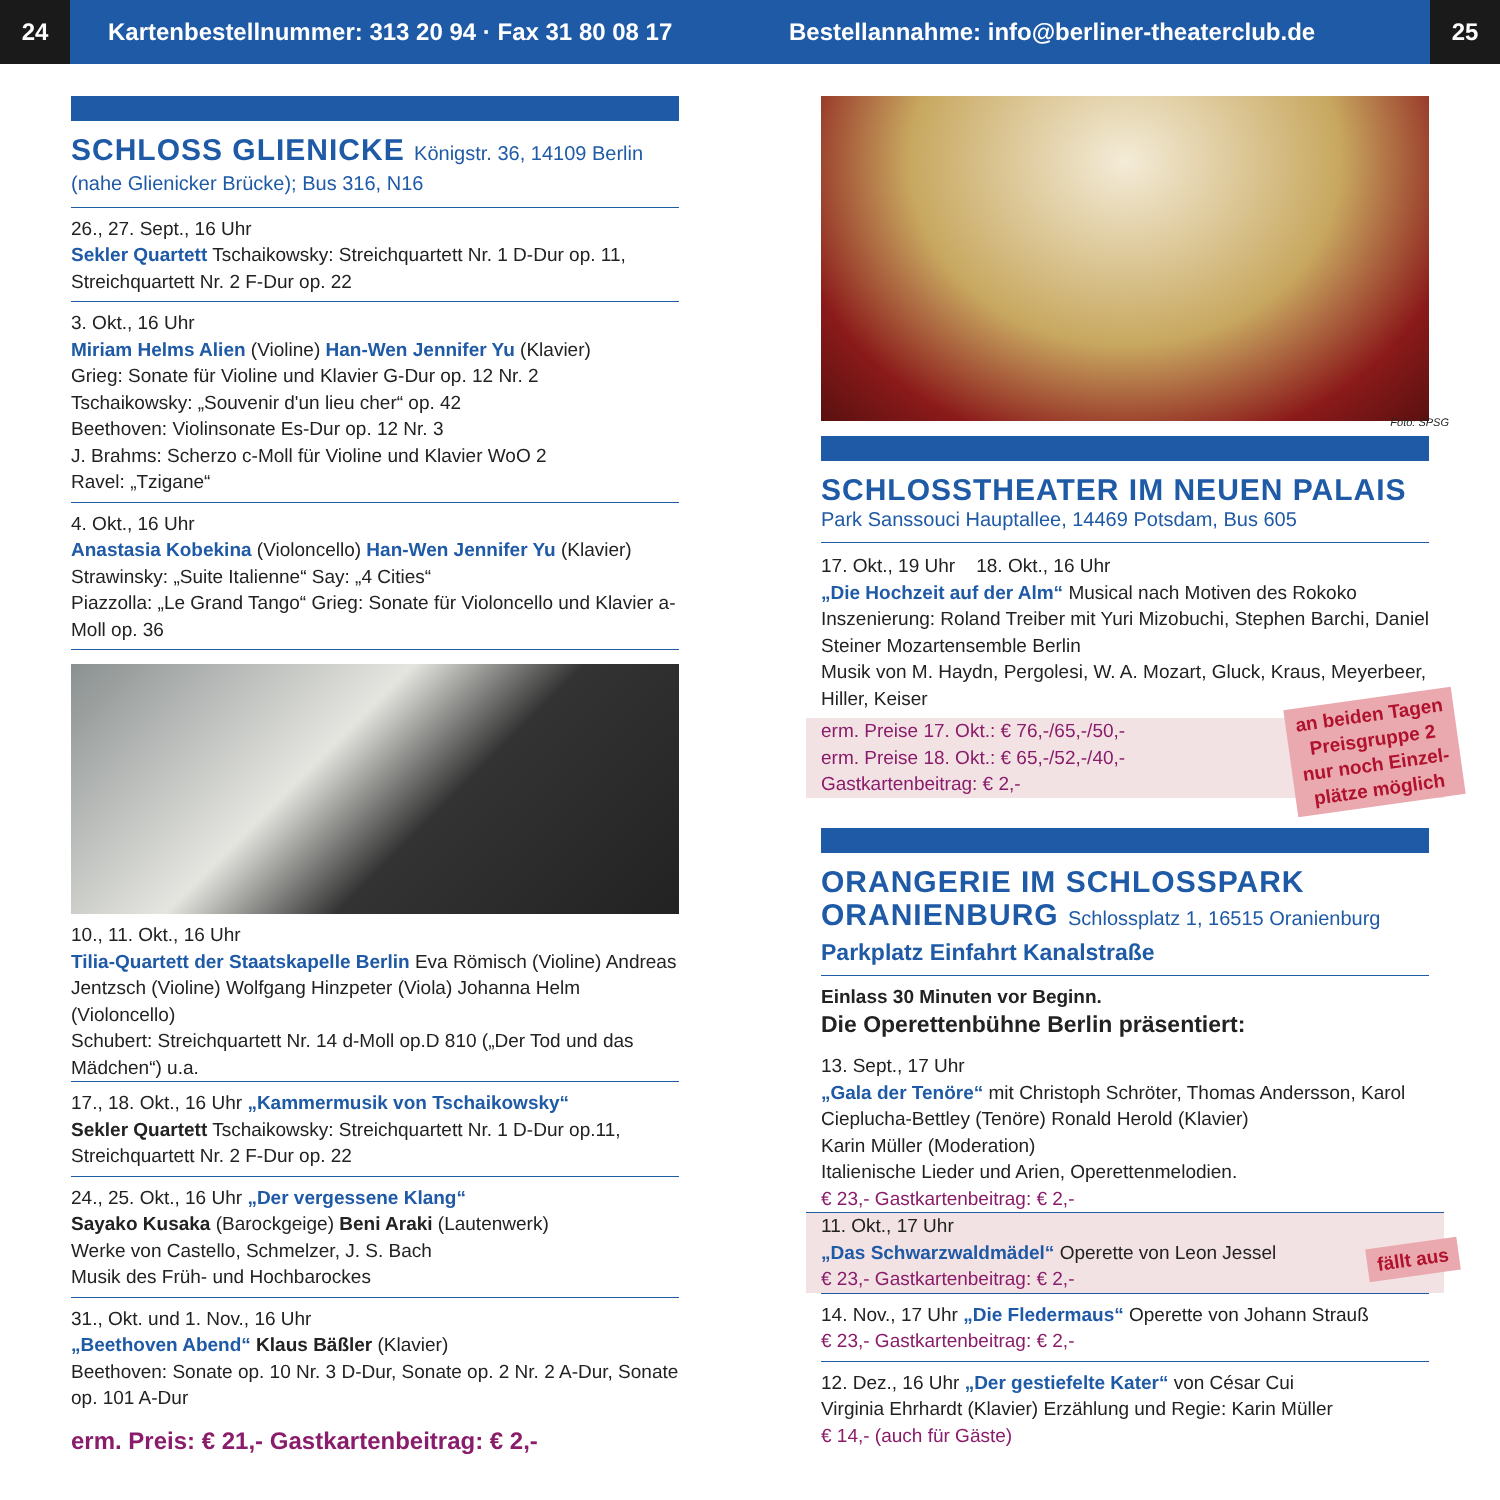24
Kartenbestellnummer: 313 20 94 · Fax 31 80 08 17
Bestellannahme: info@berliner-theaterclub.de
25
SCHLOSS GLIENICKE Königstr. 36, 14109 Berlin
(nahe Glienicker Brücke); Bus 316, N16
26., 27. Sept., 16 Uhr
Sekler Quartett Tschaikowsky: Streichquartett Nr. 1 D-Dur op. 11, Streichquartett Nr. 2 F-Dur op. 22
3. Okt., 16 Uhr
Miriam Helms Alien (Violine) Han-Wen Jennifer Yu (Klavier)
Grieg: Sonate für Violine und Klavier G-Dur op. 12 Nr. 2
Tschaikowsky: „Souvenir d'un lieu cher“ op. 42
Beethoven: Violinsonate Es-Dur op. 12 Nr. 3
J. Brahms: Scherzo c-Moll für Violine und Klavier WoO 2
Ravel: „Tzigane“
4. Okt., 16 Uhr
Anastasia Kobekina (Violoncello) Han-Wen Jennifer Yu (Klavier)
Strawinsky: „Suite Italienne“ Say: „4 Cities“
Piazzolla: „Le Grand Tango“ Grieg: Sonate für Violoncello und Klavier a-Moll op. 36
10., 11. Okt., 16 Uhr
Tilia-Quartett der Staatskapelle Berlin Eva Römisch (Violine) Andreas Jentzsch (Violine) Wolfgang Hinzpeter (Viola) Johanna Helm (Violoncello)
Schubert: Streichquartett Nr. 14 d-Moll op.D 810 („Der Tod und das Mädchen“) u.a.
17., 18. Okt., 16 Uhr „Kammermusik von Tschaikowsky“
Sekler Quartett Tschaikowsky: Streichquartett Nr. 1 D-Dur op.11, Streichquartett Nr. 2 F-Dur op. 22
24., 25. Okt., 16 Uhr „Der vergessene Klang“
Sayako Kusaka (Barockgeige) Beni Araki (Lautenwerk)
Werke von Castello, Schmelzer, J. S. Bach
Musik des Früh- und Hochbarockes
31., Okt. und 1. Nov., 16 Uhr
„Beethoven Abend“ Klaus Bäßler (Klavier)
Beethoven: Sonate op. 10 Nr. 3 D-Dur, Sonate op. 2 Nr. 2 A-Dur, Sonate op. 101 A-Dur
erm. Preis: € 21,- Gastkartenbeitrag: € 2,-
Foto: SPSG
SCHLOSSTHEATER IM NEUEN PALAIS
Park Sanssouci Hauptallee, 14469 Potsdam, Bus 605
17. Okt., 19 Uhr 18. Okt., 16 Uhr
„Die Hochzeit auf der Alm“ Musical nach Motiven des Rokoko
Inszenierung: Roland Treiber mit Yuri Mizobuchi, Stephen Barchi, Daniel Steiner Mozartensemble Berlin
Musik von M. Haydn, Pergolesi, W. A. Mozart, Gluck, Kraus, Meyerbeer, Hiller, Keiser
erm. Preise 17. Okt.: € 76,-/65,-/50,-
erm. Preise 18. Okt.: € 65,-/52,-/40,-
Gastkartenbeitrag: € 2,-
an beiden Tagen
Preisgruppe 2
nur noch Einzel-
plätze möglich
ORANGERIE IM SCHLOSSPARK
ORANIENBURG Schlossplatz 1, 16515 Oranienburg
Parkplatz Einfahrt Kanalstraße
Einlass 30 Minuten vor Beginn.
Die Operettenbühne Berlin präsentiert:
13. Sept., 17 Uhr
„Gala der Tenöre“ mit Christoph Schröter, Thomas Andersson, Karol Cieplucha-Bettley (Tenöre) Ronald Herold (Klavier)
Karin Müller (Moderation)
Italienische Lieder und Arien, Operettenmelodien.
€ 23,- Gastkartenbeitrag: € 2,-
11. Okt., 17 Uhr
„Das Schwarzwaldmädel“ Operette von Leon Jessel
€ 23,- Gastkartenbeitrag: € 2,-
fällt aus
14. Nov., 17 Uhr „Die Fledermaus“ Operette von Johann Strauß
€ 23,- Gastkartenbeitrag: € 2,-
12. Dez., 16 Uhr „Der gestiefelte Kater“ von César Cui
Virginia Ehrhardt (Klavier) Erzählung und Regie: Karin Müller
€ 14,- (auch für Gäste)